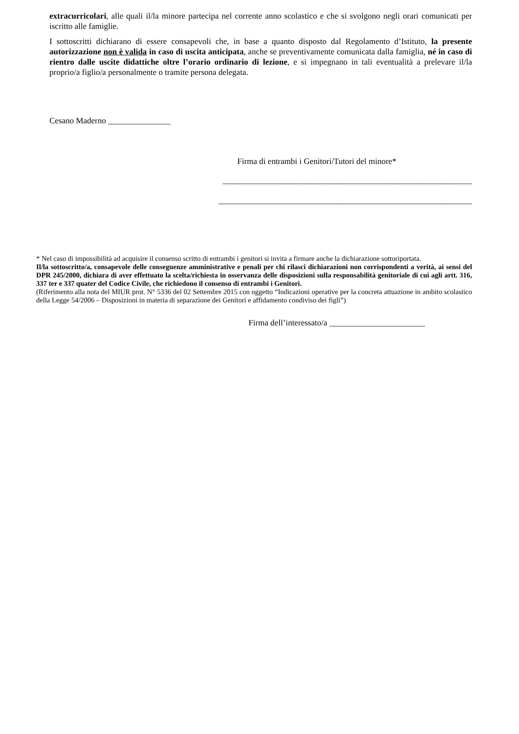extracurricolari, alle quali il/la minore partecipa nel corrente anno scolastico e che si svolgono negli orari comunicati per iscritto alle famiglie.
I sottoscritti dichiarano di essere consapevoli che, in base a quanto disposto dal Regolamento d’Istituto, la presente autorizzazione non è valida in caso di uscita anticipata, anche se preventivamente comunicata dalla famiglia, né in caso di rientro dalle uscite didattiche oltre l’orario ordinario di lezione, e si impegnano in tali eventualità a prelevare il/la proprio/a figlio/a personalmente o tramite persona delegata.
Cesano Maderno _______________
Firma di entrambi i Genitori/Tutori del minore*
____________________________________________________________
_____________________________________________________________
* Nel caso di impossibilità ad acquisire il consenso scritto di entrambi i genitori si invita a firmare anche la dichiarazione sottoriportata.
Il/la sottoscritto/a, consapevole delle conseguenze amministrative e penali per chi rilasci dichiarazioni non corrispondenti a verità, ai sensi del DPR 245/2000, dichiara di aver effettuato la scelta/richiesta in osservanza delle disposizioni sulla responsabilità genitoriale di cui agli artt. 316, 337 ter e 337 quater del Codice Civile, che richiedono il consenso di entrambi i Genitori.
(Riferimento alla nota del MIUR prot. N° 5336 del 02 Settembre 2015 con oggetto “Indicazioni operative per la concreta attuazione in ambito scolastico della Legge 54/2006 – Disposizioni in materia di separazione dei Genitori e affidamento condiviso dei figli”)
Firma dell’interessato/a _______________________